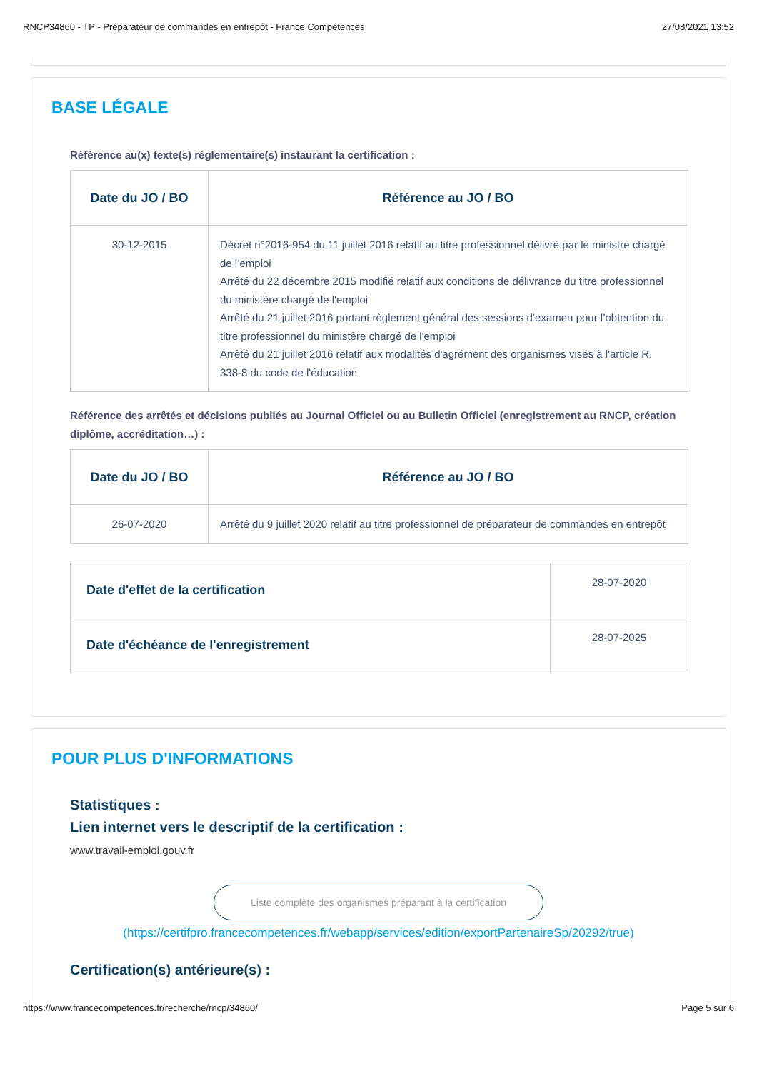RNCP34860 - TP - Préparateur de commandes en entrepôt - France Compétences 27/08/2021 13:52
BASE LÉGALE
Référence au(x) texte(s) règlementaire(s) instaurant la certification :
| Date du JO / BO | Référence au JO / BO |
| --- | --- |
| 30-12-2015 | Décret n°2016-954 du 11 juillet 2016 relatif au titre professionnel délivré par le ministre chargé de l’emploi Arrêté du 22 décembre 2015 modifié relatif aux conditions de délivrance du titre professionnel du ministère chargé de l'emploi Arrêté du 21 juillet 2016 portant règlement général des sessions d’examen pour l’obtention du titre professionnel du ministère chargé de l'emploi Arrêté du 21 juillet 2016 relatif aux modalités d'agrément des organismes visés à l'article R. 338-8 du code de l'éducation |
Référence des arrêtés et décisions publiés au Journal Officiel ou au Bulletin Officiel (enregistrement au RNCP, création diplôme, accréditation…) :
| Date du JO / BO | Référence au JO / BO |
| --- | --- |
| 26-07-2020 | Arrêté du 9 juillet 2020 relatif au titre professionnel de préparateur de commandes en entrepôt |
| Date d'effet de la certification | 28-07-2020 |
| Date d'échéance de l'enregistrement | 28-07-2025 |
POUR PLUS D'INFORMATIONS
Statistiques :
Lien internet vers le descriptif de la certification :
www.travail-emploi.gouv.fr
Liste complète des organismes préparant à la certification
(https://certifpro.francecompetences.fr/webapp/services/edition/exportPartenaireSp/20292/true)
Certification(s) antérieure(s) :
https://www.francecompetences.fr/recherche/rncp/34860/ Page 5 sur 6